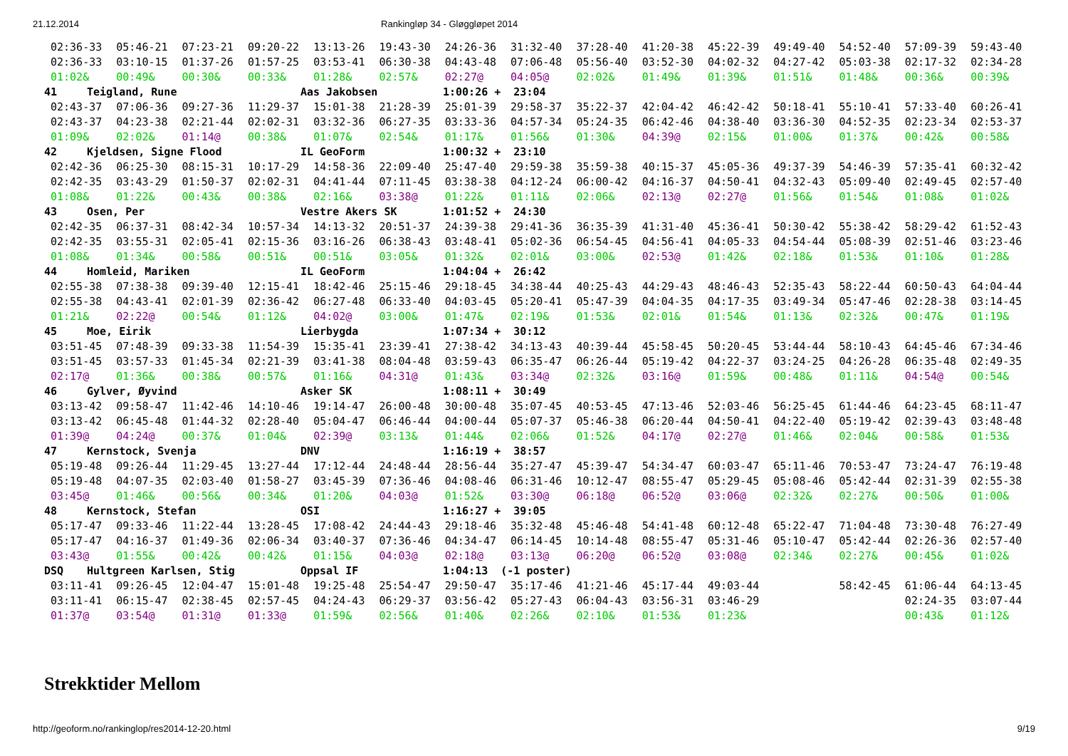21.12.2014 Rankingløp 34 - Gløggløpet 2014
02:36-33 05:46-21 07:23-21 09:20-22 13:13-26 19:43-30 24:26-36 31:32-40 37:28-40 41:20-38 45:22-39 49:49-40 54:52-40 57:09-39 59:43-40
02:36-33 03:10-15 01:37-26 01:57-25 03:53-41 06:30-38 04:43-48 07:06-48 05:56-40 03:52-30 04:02-32 04:27-42 05:03-38 02:17-32 02:34-28
01:02& 00:49& 00:30& 00:33& 01:28& 02:57& 02:27@ 04:05@ 02:02& 01:49& 01:39& 01:51& 01:48& 00:36& 00:39&
41 Teigland, Rune Aas Jakobsen 1:00:26 + 23:04
02:43-37 07:06-36 09:27-36 11:29-37 15:01-38 21:28-39 25:01-39 29:58-37 35:22-37 42:04-42 46:42-42 50:18-41 55:10-41 57:33-40 60:26-41
02:43-37 04:23-38 02:21-44 02:02-31 03:32-36 06:27-35 03:33-36 04:57-34 05:24-35 06:42-46 04:38-40 03:36-30 04:52-35 02:23-34 02:53-37
01:09& 02:02& 01:14@ 00:38& 01:07& 02:54& 01:17& 01:56& 01:30& 04:39@ 02:15& 01:00& 01:37& 00:42& 00:58&
42 Kjeldsen, Signe Flood IL GeoForm 1:00:32 + 23:10
02:42-36 06:25-30 08:15-31 10:17-29 14:58-36 22:09-40 25:47-40 29:59-38 35:59-38 40:15-37 45:05-36 49:37-39 54:46-39 57:35-41 60:32-42
02:42-35 03:43-29 01:50-37 02:02-31 04:41-44 07:11-45 03:38-38 04:12-24 06:00-42 04:16-37 04:50-41 04:32-43 05:09-40 02:49-45 02:57-40
01:08& 01:22& 00:43& 00:38& 02:16& 03:38@ 01:22& 01:11& 02:06& 02:13@ 02:27@ 01:56& 01:54& 01:08& 01:02&
43 Osen, Per Vestre Akers SK 1:01:52 + 24:30
02:42-35 06:37-31 08:42-34 10:57-34 14:13-32 20:51-37 24:39-38 29:41-36 36:35-39 41:31-40 45:36-41 50:30-42 55:38-42 58:29-42 61:52-43
02:42-35 03:55-31 02:05-41 02:15-36 03:16-26 06:38-43 03:48-41 05:02-36 06:54-45 04:56-41 04:05-33 04:54-44 05:08-39 02:51-46 03:23-46
01:08& 01:34& 00:58& 00:51& 00:51& 03:05& 01:32& 02:01& 03:00& 02:53@ 01:42& 02:18& 01:53& 01:10& 01:28&
44 Homleid, Mariken IL GeoForm 1:04:04 + 26:42
02:55-38 07:38-38 09:39-40 12:15-41 18:42-46 25:15-46 29:18-45 34:38-44 40:25-43 44:29-43 48:46-43 52:35-43 58:22-44 60:50-43 64:04-44
02:55-38 04:43-41 02:01-39 02:36-42 06:27-48 06:33-40 04:03-45 05:20-41 05:47-39 04:04-35 04:17-35 03:49-34 05:47-46 02:28-38 03:14-45
01:21& 02:22@ 00:54& 01:12& 04:02@ 03:00& 01:47& 02:19& 01:53& 02:01& 01:54& 01:13& 02:32& 00:47& 01:19&
45 Moe, Eirik Lierbygda 1:07:34 + 30:12
03:51-45 07:48-39 09:33-38 11:54-39 15:35-41 23:39-41 27:38-42 34:13-43 40:39-44 45:58-45 50:20-45 53:44-44 58:10-43 64:45-46 67:34-46
03:51-45 03:57-33 01:45-34 02:21-39 03:41-38 08:04-48 03:59-43 06:35-47 06:26-44 05:19-42 04:22-37 03:24-25 04:26-28 06:35-48 02:49-35
02:17@ 01:36& 00:38& 00:57& 01:16& 04:31@ 01:43& 03:34@ 02:32& 03:16@ 01:59& 00:48& 01:11& 04:54@ 00:54&
46 Gylver, Øyvind Asker SK 1:08:11 + 30:49
03:13-42 09:58-47 11:42-46 14:10-46 19:14-47 26:00-48 30:00-48 35:07-45 40:53-45 47:13-46 52:03-46 56:25-45 61:44-46 64:23-45 68:11-47
03:13-42 06:45-48 01:44-32 02:28-40 05:04-47 06:46-44 04:00-44 05:07-37 05:46-38 06:20-44 04:50-41 04:22-40 05:19-42 02:39-43 03:48-48
01:39@ 04:24@ 00:37& 01:04& 02:39@ 03:13& 01:44& 02:06& 01:52& 04:17@ 02:27@ 01:46& 02:04& 00:58& 01:53&
47 Kernstock, Svenja DNV 1:16:19 + 38:57
05:19-48 09:26-44 11:29-45 13:27-44 17:12-44 24:48-44 28:56-44 35:27-47 45:39-47 54:34-47 60:03-47 65:11-46 70:53-47 73:24-47 76:19-48
05:19-48 04:07-35 02:03-40 01:58-27 03:45-39 07:36-46 04:08-46 06:31-46 10:12-47 08:55-47 05:29-45 05:08-46 05:42-44 02:31-39 02:55-38
03:45@ 01:46& 00:56& 00:34& 01:20& 04:03@ 01:52& 03:30@ 06:18@ 06:52@ 03:06@ 02:32& 02:27& 00:50& 01:00&
48 Kernstock, Stefan OSI 1:16:27 + 39:05
05:17-47 09:33-46 11:22-44 13:28-45 17:08-42 24:44-43 29:18-46 35:32-48 45:46-48 54:41-48 60:12-48 65:22-47 71:04-48 73:30-48 76:27-49
05:17-47 04:16-37 01:49-36 02:06-34 03:40-37 07:36-46 04:34-47 06:14-45 10:14-48 08:55-47 05:31-46 05:10-47 05:42-44 02:26-36 02:57-40
03:43@ 01:55& 00:42& 00:42& 01:15& 04:03@ 02:18@ 03:13@ 06:20@ 06:52@ 03:08@ 02:34& 02:27& 00:45& 01:02&
DSQ Hultgreen Karlsen, Stig Oppsal IF 1:04:13 (-1 poster)
03:11-41 09:26-45 12:04-47 15:01-48 19:25-48 25:54-47 29:50-47 35:17-46 41:21-46 45:17-44 49:03-44 58:42-45 61:06-44 64:13-45
03:11-41 06:15-47 02:38-45 02:57-45 04:24-43 06:29-37 03:56-42 05:27-43 06:04-43 03:56-31 03:46-29 02:24-35 03:07-44
01:37@ 03:54@ 01:31@ 01:33@ 01:59& 02:56& 01:40& 02:26& 02:10& 01:53& 01:23& 00:43& 01:12&
Strekktider Mellom
http://geoform.no/rankinglop/res2014-12-20.html 9/19